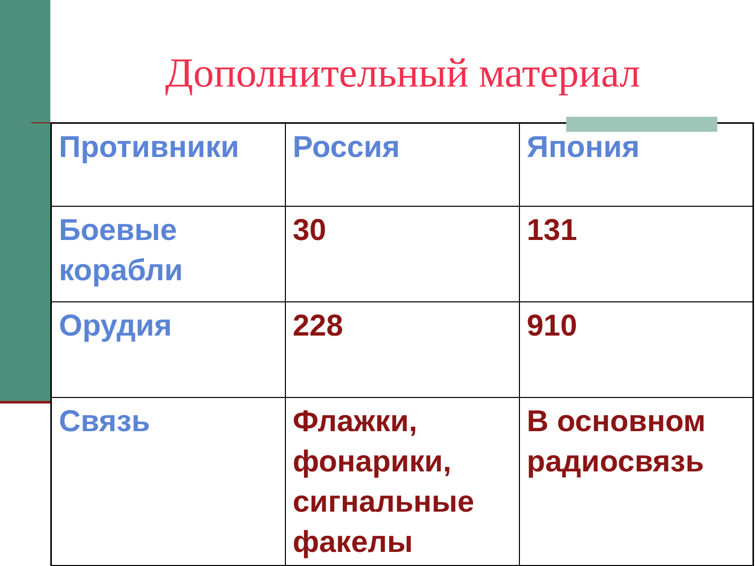Дополнительный материал
| Противники | Россия | Япония |
| Боевые корабли | 30 | 131 |
| Орудия | 228 | 910 |
| Связь | Флажки, фонарики, сигнальные факелы | В основном радиосвязь |